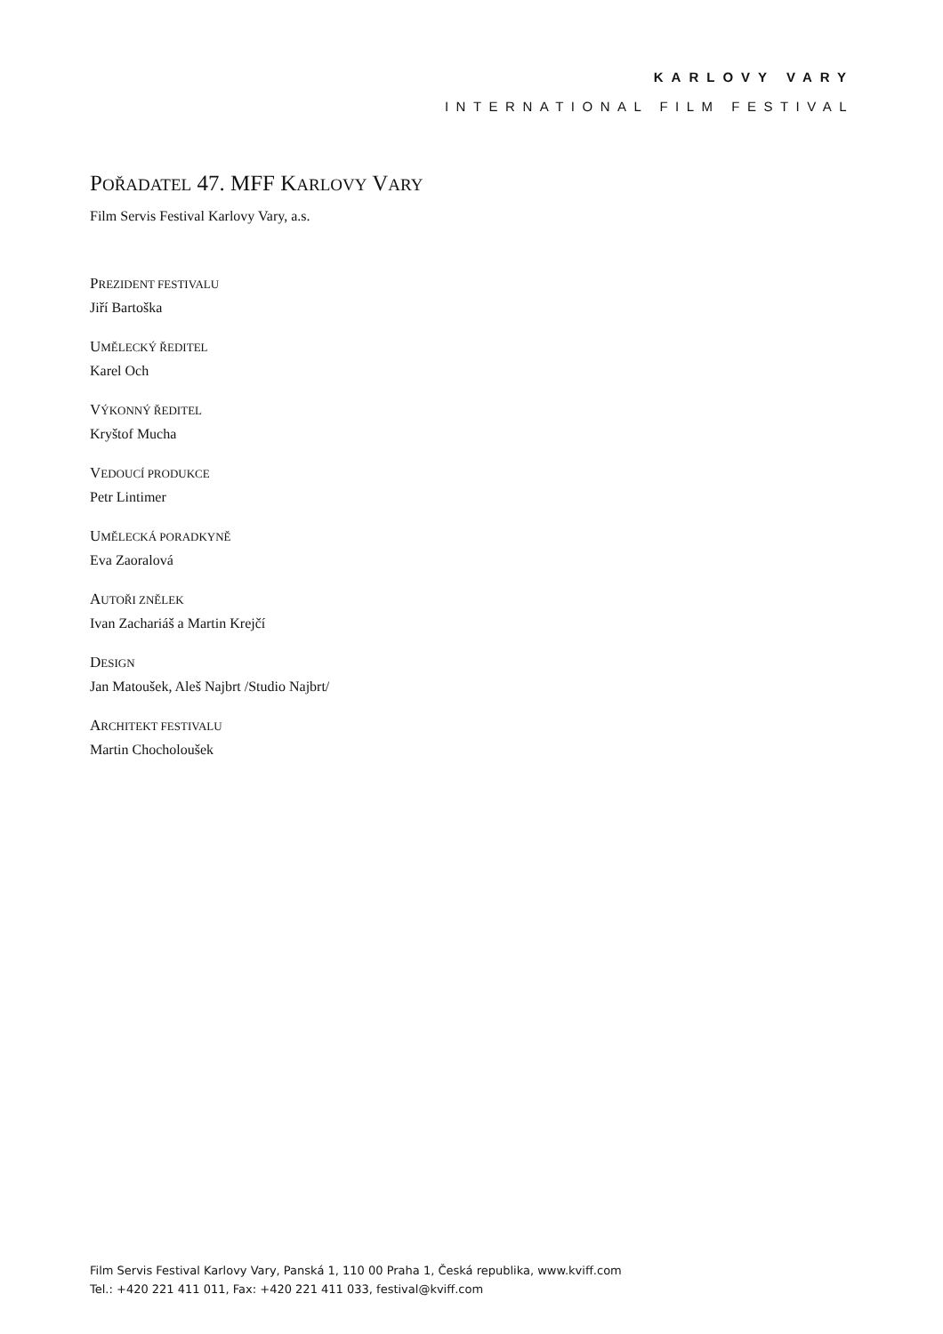KARLOVY VARY
INTERNATIONAL FILM FESTIVAL
POŘADATEL 47. MFF KARLOVY VARY
Film Servis Festival Karlovy Vary, a.s.
PREZIDENT FESTIVALU
Jiří Bartoška
UMĚLECKÝ ŘEDITEL
Karel Och
VÝKONNÝ ŘEDITEL
Kryštof Mucha
VEDOUCÍ PRODUKCE
Petr Lintimer
UMĚLECKÁ PORADKYNĚ
Eva Zaoralová
AUTOŘI ZNĚLEK
Ivan Zachariáš a Martin Krejčí
DESIGN
Jan Matoušek, Aleš Najbrt /Studio Najbrt/
ARCHITEKT FESTIVALU
Martin Chocholoušek
Film Servis Festival Karlovy Vary, Panská 1, 110 00 Praha 1, Česká republika, www.kviff.com
Tel.: +420 221 411 011, Fax: +420 221 411 033, festival@kviff.com